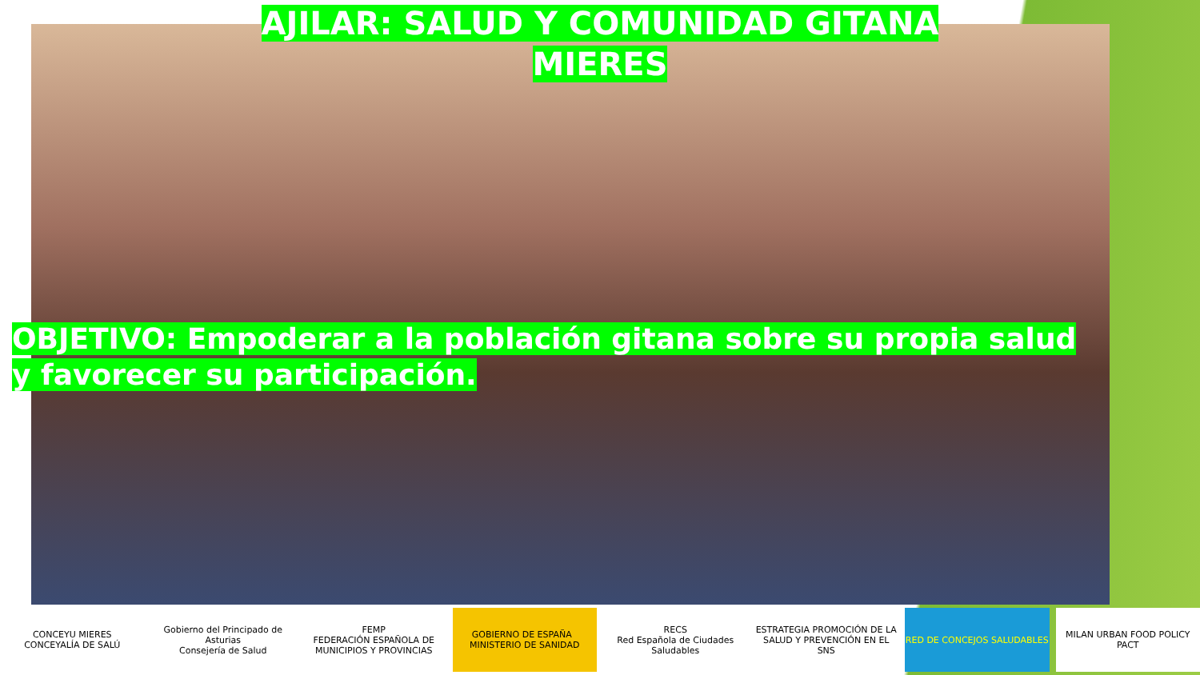AJILAR: SALUD Y COMUNIDAD GITANA
MIERES
OBJETIVO: Empoderar a la población gitana sobre su propia salud y favorecer su participación.
CONCEYU MIERES
CONCEYALÍA DE SALÚ
Gobierno del Principado de Asturias
Consejería de Salud
FEMP
FEDERACIÓN ESPAÑOLA DE MUNICIPIOS Y PROVINCIAS
GOBIERNO DE ESPAÑA MINISTERIO DE SANIDAD
RECS
Red Española de Ciudades Saludables
ESTRATEGIA PROMOCIÓN DE LA SALUD Y PREVENCIÓN EN EL SNS
RED DE CONCEJOS SALUDABLES MILAN URBAN FOOD POLICY PACT